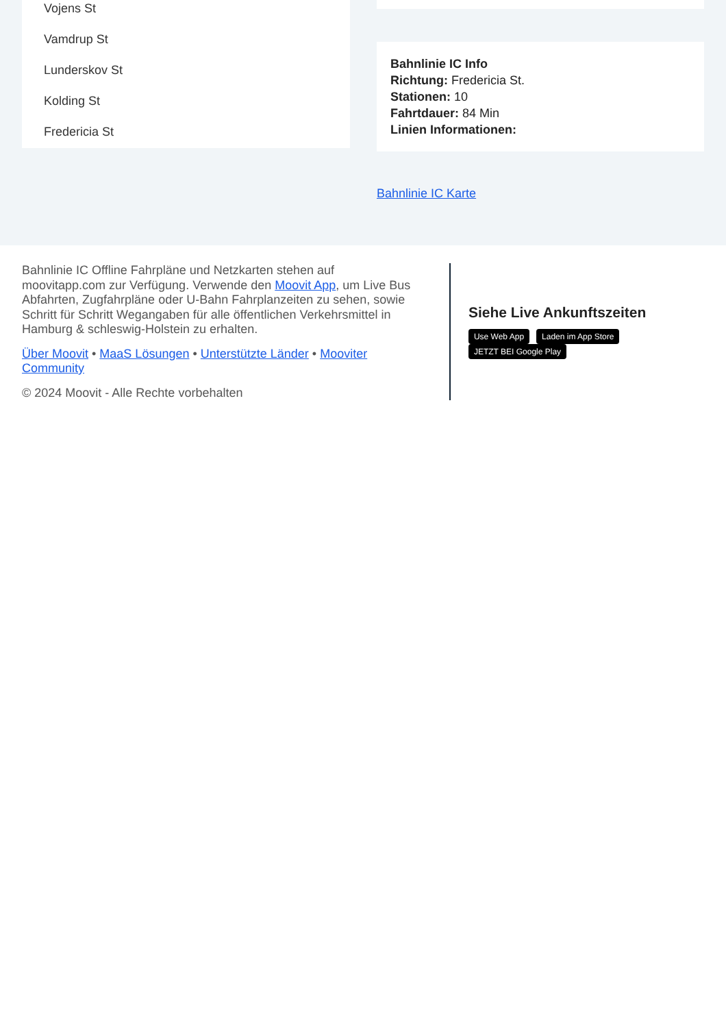Vojens St
Vamdrup St
Lunderskov St
Kolding St
Fredericia St
Bahnlinie IC Info
Richtung: Fredericia St.
Stationen: 10
Fahrtdauer: 84 Min
Linien Informationen:
Bahnlinie IC Karte
Bahnlinie IC Offline Fahrpläne und Netzkarten stehen auf moovitapp.com zur Verfügung. Verwende den Moovit App, um Live Bus Abfahrten, Zugfahrpläne oder U-Bahn Fahrplanzeiten zu sehen, sowie Schritt für Schritt Wegangaben für alle öffentlichen Verkehrsmittel in Hamburg & schleswig-Holstein zu erhalten.
Über Moovit • MaaS Lösungen • Unterstützte Länder • Mooviter Community
© 2024 Moovit - Alle Rechte vorbehalten
Siehe Live Ankunftszeiten
Use Web App Laden im App Store JETZT BEI Google Play